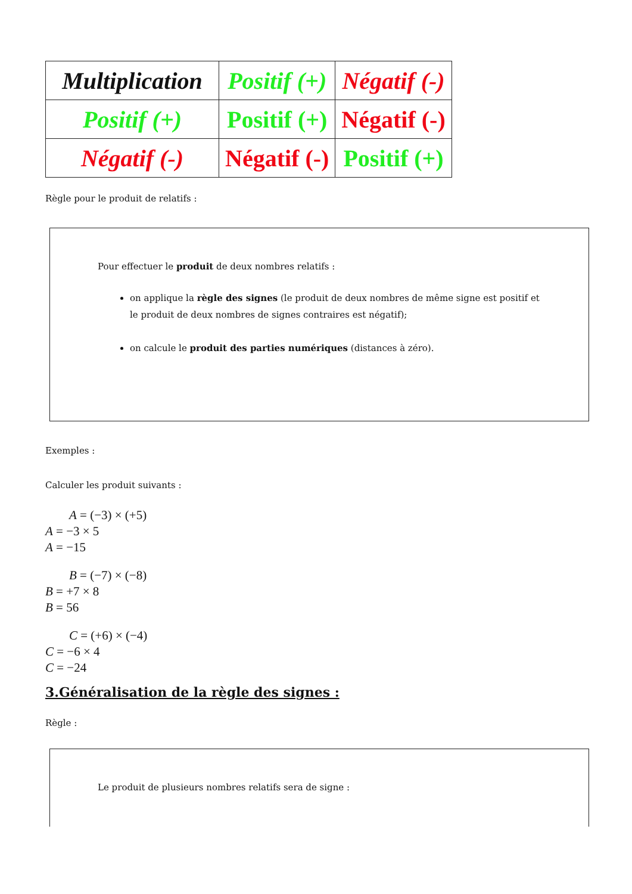| Multiplication | Positif (+) | Négatif (-) |
| Positif (+) | Positif (+) | Négatif (-) |
| Négatif (-) | Négatif (-) | Positif (+) |
Règle pour le produit de relatifs :
Pour effectuer le produit de deux nombres relatifs :
on applique la règle des signes (le produit de deux nombres de même signe est positif et le produit de deux nombres de signes contraires est négatif);
on calcule le produit des parties numériques (distances à zéro).
Exemples :
Calculer les produit suivants :
A = (−3) × (+5)
A = −3 × 5
A = −15
B = (−7) × (−8)
B = +7 × 8
B = 56
C = (+6) × (−4)
C = −6 × 4
C = −24
3.Généralisation de la règle des signes :
Règle :
Le produit de plusieurs nombres relatifs sera de signe :